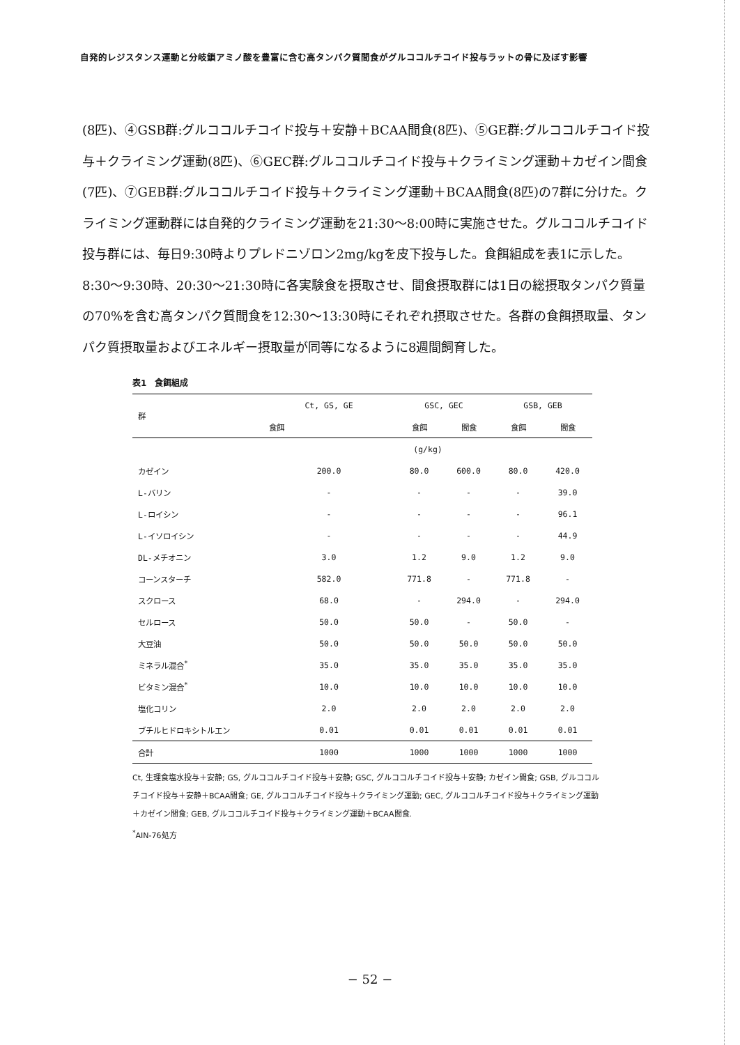自発的レジスタンス運動と分岐鎖アミノ酸を豊富に含む高タンパク質間食がグルココルチコイド投与ラットの骨に及ぼす影響
(8匹)、④GSB群:グルココルチコイド投与＋安静＋BCAA間食(8匹)、⑤GE群:グルココルチコイド投与＋クライミング運動(8匹)、⑥GEC群:グルココルチコイド投与＋クライミング運動＋カゼイン間食(7匹)、⑦GEB群:グルココルチコイド投与＋クライミング運動＋BCAA間食(8匹)の7群に分けた。クライミング運動群には自発的クライミング運動を21:30～8:00時に実施させた。グルココルチコイド投与群には、毎日9:30時よりプレドニゾロン2mg/kgを皮下投与した。食餌組成を表1に示した。8:30～9:30時、20:30～21:30時に各実験食を摂取させ、間食摂取群には1日の総摂取タンパク質量の70%を含む高タンパク質間食を12:30～13:30時にそれぞれ摂取させた。各群の食餌摂取量、タンパク質摂取量およびエネルギー摂取量が同等になるように8週間飼育した。
表1　食餌組成
| 群 | Ct, GS, GE | GSC, GEC | | GSB, GEB | |
| --- | --- | --- | --- | --- | --- |
| | 食餌 | 食餌 | 間食 | 食餌 | 間食 |
| | (g/kg) | | | | |
| カゼイン | 200.0 | 80.0 | 600.0 | 80.0 | 420.0 |
| L-バリン | - | - | - | - | 39.0 |
| L-ロイシン | - | - | - | - | 96.1 |
| L-イソロイシン | - | - | - | - | 44.9 |
| DL-メチオニン | 3.0 | 1.2 | 9.0 | 1.2 | 9.0 |
| コーンスターチ | 582.0 | 771.8 | - | 771.8 | - |
| スクロース | 68.0 | - | 294.0 | - | 294.0 |
| セルロース | 50.0 | 50.0 | - | 50.0 | - |
| 大豆油 | 50.0 | 50.0 | 50.0 | 50.0 | 50.0 |
| ミネラル混合<sup>*</sup> | 35.0 | 35.0 | 35.0 | 35.0 | 35.0 |
| ビタミン混合<sup>*</sup> | 10.0 | 10.0 | 10.0 | 10.0 | 10.0 |
| 塩化コリン | 2.0 | 2.0 | 2.0 | 2.0 | 2.0 |
| ブチルヒドロキシトルエン | 0.01 | 0.01 | 0.01 | 0.01 | 0.01 |
| 合計 | 1000 | 1000 | 1000 | 1000 | 1000 |
Ct, 生理食塩水投与＋安静; GS, グルココルチコイド投与＋安静; GSC, グルココルチコイド投与＋安静; カゼイン間食; GSB, グルココルチコイド投与＋安静＋BCAA間食; GE, グルココルチコイド投与＋クライミング運動; GEC, グルココルチコイド投与＋クライミング運動＋カゼイン間食; GEB, グルココルチコイド投与＋クライミング運動＋BCAA間食.
<sup>*</sup> AIN-76処方
− 52 −